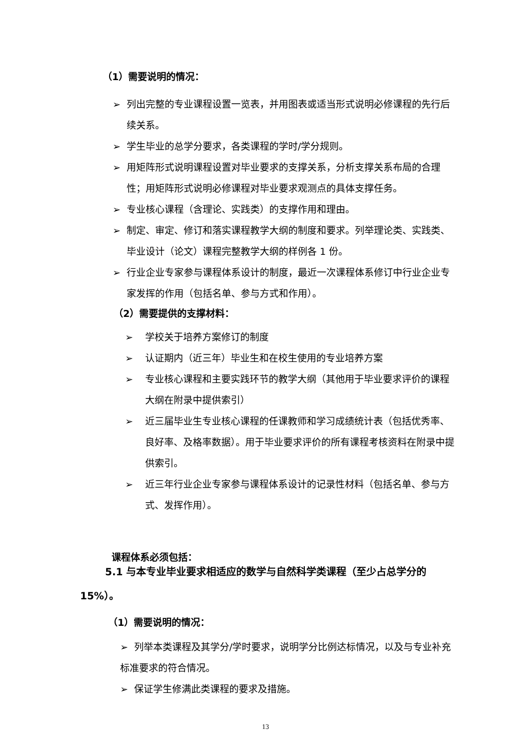（1）需要说明的情况：
➢ 列出完整的专业课程设置一览表，并用图表或适当形式说明必修课程的先行后续关系。
➢ 学生毕业的总学分要求，各类课程的学时/学分规则。
➢ 用矩阵形式说明课程设置对毕业要求的支撑关系，分析支撑关系布局的合理性；用矩阵形式说明必修课程对毕业要求观测点的具体支撑任务。
➢ 专业核心课程（含理论、实践类）的支撑作用和理由。
➢ 制定、审定、修订和落实课程教学大纲的制度和要求。列举理论类、实践类、毕业设计（论文）课程完整教学大纲的样例各 1 份。
➢ 行业企业专家参与课程体系设计的制度，最近一次课程体系修订中行业企业专家发挥的作用（包括名单、参与方式和作用）。
（2）需要提供的支撑材料：
➢ 学校关于培养方案修订的制度
➢ 认证期内（近三年）毕业生和在校生使用的专业培养方案
➢ 专业核心课程和主要实践环节的教学大纲（其他用于毕业要求评价的课程大纲在附录中提供索引）
➢ 近三届毕业生专业核心课程的任课教师和学习成绩统计表（包括优秀率、良好率、及格率数据）。用于毕业要求评价的所有课程考核资料在附录中提供索引。
➢ 近三年行业企业专家参与课程体系设计的记录性材料（包括名单、参与方式、发挥作用）。
课程体系必须包括：
5.1 与本专业毕业要求相适应的数学与自然科学类课程（至少占总学分的15%）。
（1）需要说明的情况：
➢ 列举本类课程及其学分/学时要求，说明学分比例达标情况，以及与专业补充标准要求的符合情况。
➢ 保证学生修满此类课程的要求及措施。
13